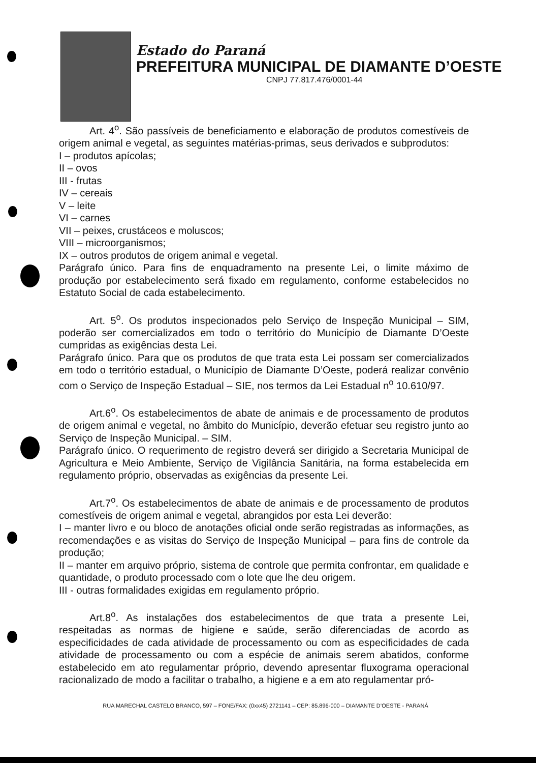Estado do Paraná
PREFEITURA MUNICIPAL DE DIAMANTE D’OESTE
CNPJ 77.817.476/0001-44
Art. 4<sup>o</sup>. São passíveis de beneficiamento e elaboração de produtos comestíveis de origem animal e vegetal, as seguintes matérias-primas, seus derivados e subprodutos:
I – produtos apícolas;
II – ovos
III - frutas
IV – cereais
V – leite
VI – carnes
VII – peixes, crustáceos e moluscos;
VIII – microorganismos;
IX – outros produtos de origem animal e vegetal.
Parágrafo único. Para fins de enquadramento na presente Lei, o limite máximo de produção por estabelecimento será fixado em regulamento, conforme estabelecidos no Estatuto Social de cada estabelecimento.
Art. 5<sup>o</sup>. Os produtos inspecionados pelo Serviço de Inspeção Municipal – SIM, poderão ser comercializados em todo o território do Município de Diamante D’Oeste cumpridas as exigências desta Lei.
Parágrafo único. Para que os produtos de que trata esta Lei possam ser comercializados em todo o território estadual, o Município de Diamante D’Oeste, poderá realizar convênio com o Serviço de Inspeção Estadual – SIE, nos termos da Lei Estadual n<sup>o</sup> 10.610/97.
Art.6<sup>o</sup>. Os estabelecimentos de abate de animais e de processamento de produtos de origem animal e vegetal, no âmbito do Município, deverão efetuar seu registro junto ao Serviço de Inspeção Municipal. – SIM.
Parágrafo único. O requerimento de registro deverá ser dirigido a Secretaria Municipal de Agricultura e Meio Ambiente, Serviço de Vigilância Sanitária, na forma estabelecida em regulamento próprio, observadas as exigências da presente Lei.
Art.7<sup>o</sup>. Os estabelecimentos de abate de animais e de processamento de produtos comestíveis de origem animal e vegetal, abrangidos por esta Lei deverão:
I – manter livro e ou bloco de anotações oficial onde serão registradas as informações, as recomendações e as visitas do Serviço de Inspeção Municipal – para fins de controle da produção;
II – manter em arquivo próprio, sistema de controle que permita confrontar, em qualidade e quantidade, o produto processado com o lote que lhe deu origem.
III - outras formalidades exigidas em regulamento próprio.
Art.8<sup>o</sup>. As instalações dos estabelecimentos de que trata a presente Lei, respeitadas as normas de higiene e saúde, serão diferenciadas de acordo as especificidades de cada atividade de processamento ou com as especificidades de cada atividade de processamento ou com a espécie de animais serem abatidos, conforme estabelecido em ato regulamentar próprio, devendo apresentar fluxograma operacional racionalizado de modo a facilitar o trabalho, a higiene e a em ato regulamentar pró-
RUA MARECHAL CASTELO BRANCO, 597 – FONE/FAX: (0xx45) 2721141 – CEP: 85.896-000 – DIAMANTE D’OESTE - PARANÁ